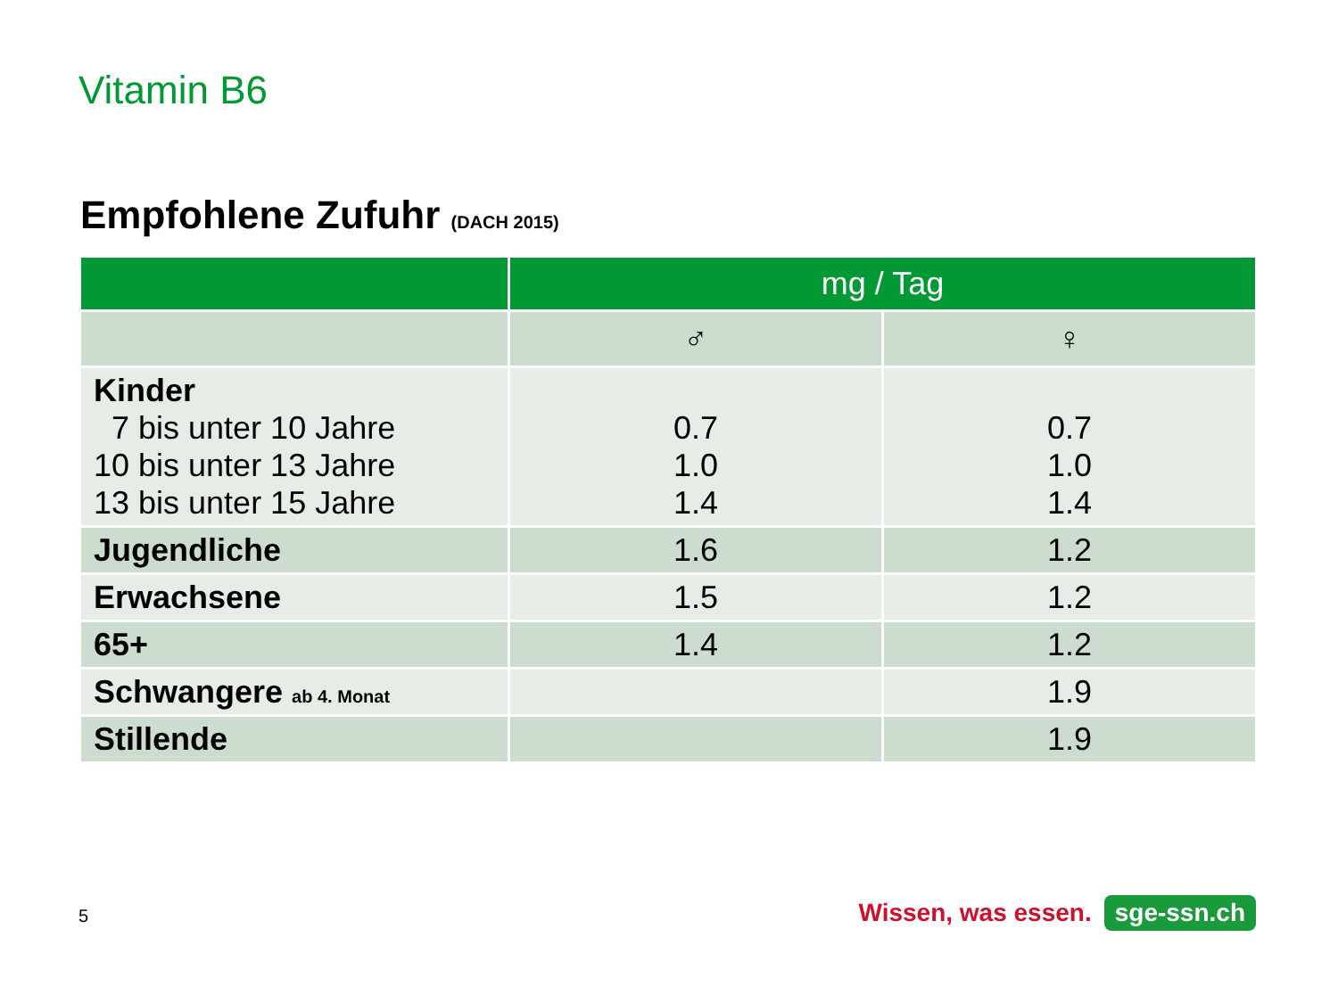Vitamin B6
Empfohlene Zufuhr (DACH 2015)
| | mg / Tag | |
| --- | --- | --- |
| | ♂ | ♀ |
| Kinder 7 bis unter 10 Jahre 10 bis unter 13 Jahre 13 bis unter 15 Jahre | 0.7 1.0 1.4 | 0.7 1.0 1.4 |
| Jugendliche | 1.6 | 1.2 |
| Erwachsene | 1.5 | 1.2 |
| 65+ | 1.4 | 1.2 |
| Schwangere ab 4. Monat | | 1.9 |
| Stillende | | 1.9 |
5 Wissen, was essen. sge-ssn.ch